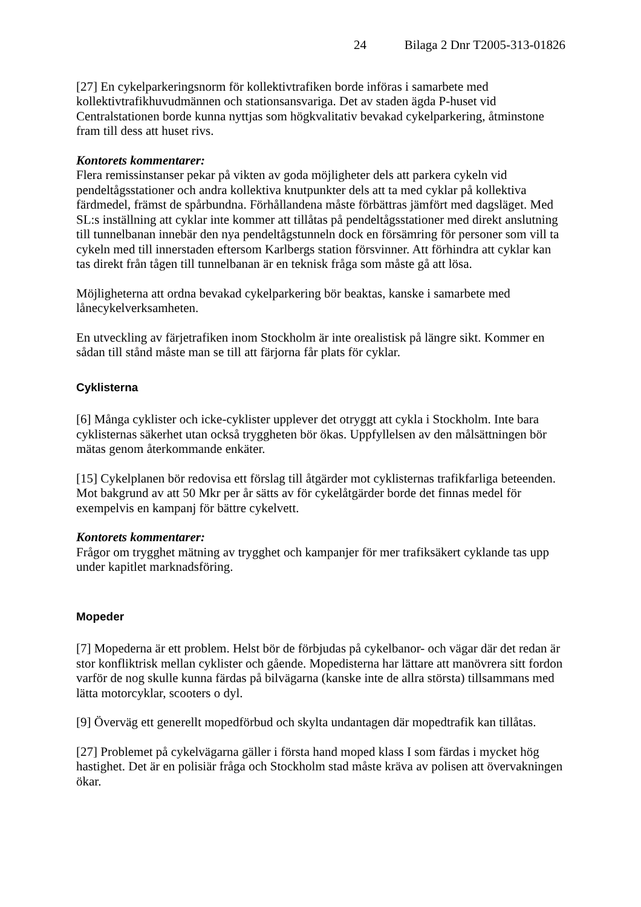24 Bilaga 2 Dnr T2005-313-01826
[27] En cykelparkeringsnorm för kollektivtrafiken borde införas i samarbete med kollektivtrafikhuvudmännen och stationsansvariga. Det av staden ägda P-huset vid Centralstationen borde kunna nyttjas som högkvalitativ bevakad cykelparkering, åtminstone fram till dess att huset rivs.
Kontorets kommentarer:
Flera remissinstanser pekar på vikten av goda möjligheter dels att parkera cykeln vid pendeltågsstationer och andra kollektiva knutpunkter dels att ta med cyklar på kollektiva färdmedel, främst de spårbundna. Förhållandena måste förbättras jämfört med dagsläget. Med SL:s inställning att cyklar inte kommer att tillåtas på pendeltågsstationer med direkt anslutning till tunnelbanan innebär den nya pendeltågstunneln dock en försämring för personer som vill ta cykeln med till innerstaden eftersom Karlbergs station försvinner. Att förhindra att cyklar kan tas direkt från tågen till tunnelbanan är en teknisk fråga som måste gå att lösa.
Möjligheterna att ordna bevakad cykelparkering bör beaktas, kanske i samarbete med lånecykelverksamheten.
En utveckling av färjetrafiken inom Stockholm är inte orealistisk på längre sikt. Kommer en sådan till stånd måste man se till att färjorna får plats för cyklar.
Cyklisterna
[6] Många cyklister och icke-cyklister upplever det otryggt att cykla i Stockholm. Inte bara cyklisternas säkerhet utan också tryggheten bör ökas. Uppfyllelsen av den målsättningen bör mätas genom återkommande enkäter.
[15] Cykelplanen bör redovisa ett förslag till åtgärder mot cyklisternas trafikfarliga beteenden. Mot bakgrund av att 50 Mkr per år sätts av för cykelåtgärder borde det finnas medel för exempelvis en kampanj för bättre cykelvett.
Kontorets kommentarer:
Frågor om trygghet mätning av trygghet och kampanjer för mer trafiksäkert cyklande tas upp under kapitlet marknadsföring.
Mopeder
[7] Mopederna är ett problem. Helst bör de förbjudas på cykelbanor- och vägar där det redan är stor konfliktrisk mellan cyklister och gående. Mopedisterna har lättare att manövrera sitt fordon varför de nog skulle kunna färdas på bilvägarna (kanske inte de allra största) tillsammans med lätta motorcyklar, scooters o dyl.
[9] Överväg ett generellt mopedförbud och skylta undantagen där mopedtrafik kan tillåtas.
[27] Problemet på cykelvägarna gäller i första hand moped klass I som färdas i mycket hög hastighet. Det är en polisiär fråga och Stockholm stad måste kräva av polisen att övervakningen ökar.